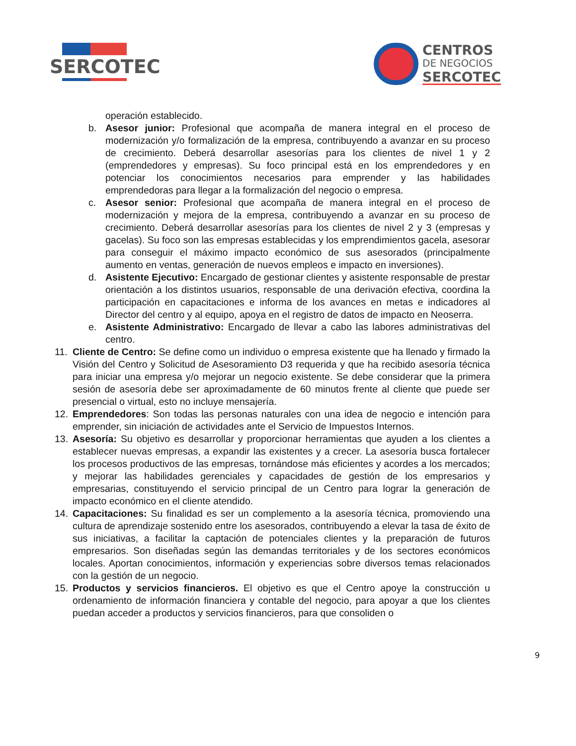SERCOTEC
CENTROS
DE NEGOCIOS
SERCOTEC
operación establecido.
b. Asesor junior: Profesional que acompaña de manera integral en el proceso de modernización y/o formalización de la empresa, contribuyendo a avanzar en su proceso de crecimiento. Deberá desarrollar asesorías para los clientes de nivel 1 y 2 (emprendedores y empresas). Su foco principal está en los emprendedores y en potenciar los conocimientos necesarios para emprender y las habilidades emprendedoras para llegar a la formalización del negocio o empresa.
c. Asesor senior: Profesional que acompaña de manera integral en el proceso de modernización y mejora de la empresa, contribuyendo a avanzar en su proceso de crecimiento. Deberá desarrollar asesorías para los clientes de nivel 2 y 3 (empresas y gacelas). Su foco son las empresas establecidas y los emprendimientos gacela, asesorar para conseguir el máximo impacto económico de sus asesorados (principalmente aumento en ventas, generación de nuevos empleos e impacto en inversiones).
d. Asistente Ejecutivo: Encargado de gestionar clientes y asistente responsable de prestar orientación a los distintos usuarios, responsable de una derivación efectiva, coordina la participación en capacitaciones e informa de los avances en metas e indicadores al Director del centro y al equipo, apoya en el registro de datos de impacto en Neoserra.
e. Asistente Administrativo: Encargado de llevar a cabo las labores administrativas del centro.
11. Cliente de Centro: Se define como un individuo o empresa existente que ha llenado y firmado la Visión del Centro y Solicitud de Asesoramiento D3 requerida y que ha recibido asesoría técnica para iniciar una empresa y/o mejorar un negocio existente. Se debe considerar que la primera sesión de asesoría debe ser aproximadamente de 60 minutos frente al cliente que puede ser presencial o virtual, esto no incluye mensajería.
12. Emprendedores: Son todas las personas naturales con una idea de negocio e intención para emprender, sin iniciación de actividades ante el Servicio de Impuestos Internos.
13. Asesoría: Su objetivo es desarrollar y proporcionar herramientas que ayuden a los clientes a establecer nuevas empresas, a expandir las existentes y a crecer. La asesoría busca fortalecer los procesos productivos de las empresas, tornándose más eficientes y acordes a los mercados; y mejorar las habilidades gerenciales y capacidades de gestión de los empresarios y empresarias, constituyendo el servicio principal de un Centro para lograr la generación de impacto económico en el cliente atendido.
14. Capacitaciones: Su finalidad es ser un complemento a la asesoría técnica, promoviendo una cultura de aprendizaje sostenido entre los asesorados, contribuyendo a elevar la tasa de éxito de sus iniciativas, a facilitar la captación de potenciales clientes y la preparación de futuros empresarios. Son diseñadas según las demandas territoriales y de los sectores económicos locales. Aportan conocimientos, información y experiencias sobre diversos temas relacionados con la gestión de un negocio.
15. Productos y servicios financieros. El objetivo es que el Centro apoye la construcción u ordenamiento de información financiera y contable del negocio, para apoyar a que los clientes puedan acceder a productos y servicios financieros, para que consoliden o
9